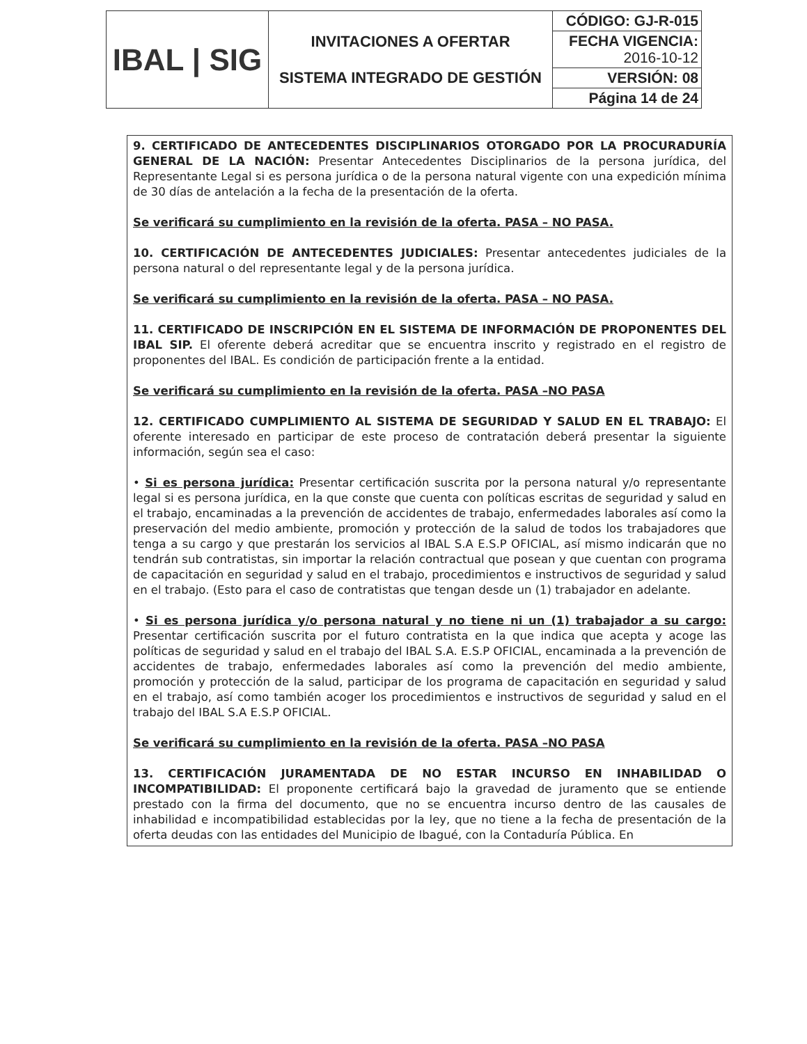| IBAL / SIG | INVITACIONES A OFERTAR SISTEMA INTEGRADO DE GESTIÓN | CÓDIGO: GJ-R-015 |
| | | FECHA VIGENCIA: 2016-10-12 |
| | | VERSIÓN: 08 |
| | | Página 14 de 24 |
9. CERTIFICADO DE ANTECEDENTES DISCIPLINARIOS OTORGADO POR LA PROCURADURÍA GENERAL DE LA NACIÓN: Presentar Antecedentes Disciplinarios de la persona jurídica, del Representante Legal si es persona jurídica o de la persona natural vigente con una expedición mínima de 30 días de antelación a la fecha de la presentación de la oferta.
Se verificará su cumplimiento en la revisión de la oferta. PASA – NO PASA.
10. CERTIFICACIÓN DE ANTECEDENTES JUDICIALES: Presentar antecedentes judiciales de la persona natural o del representante legal y de la persona jurídica.
Se verificará su cumplimiento en la revisión de la oferta. PASA – NO PASA.
11. CERTIFICADO DE INSCRIPCIÓN EN EL SISTEMA DE INFORMACIÓN DE PROPONENTES DEL IBAL SIP. El oferente deberá acreditar que se encuentra inscrito y registrado en el registro de proponentes del IBAL. Es condición de participación frente a la entidad.
Se verificará su cumplimiento en la revisión de la oferta. PASA –NO PASA
12. CERTIFICADO CUMPLIMIENTO AL SISTEMA DE SEGURIDAD Y SALUD EN EL TRABAJO: El oferente interesado en participar de este proceso de contratación deberá presentar la siguiente información, según sea el caso:
• Si es persona jurídica: Presentar certificación suscrita por la persona natural y/o representante legal si es persona jurídica, en la que conste que cuenta con políticas escritas de seguridad y salud en el trabajo, encaminadas a la prevención de accidentes de trabajo, enfermedades laborales así como la preservación del medio ambiente, promoción y protección de la salud de todos los trabajadores que tenga a su cargo y que prestarán los servicios al IBAL S.A E.S.P OFICIAL, así mismo indicarán que no tendrán sub contratistas, sin importar la relación contractual que posean y que cuentan con programa de capacitación en seguridad y salud en el trabajo, procedimientos e instructivos de seguridad y salud en el trabajo. (Esto para el caso de contratistas que tengan desde un (1) trabajador en adelante.
• Si es persona jurídica y/o persona natural y no tiene ni un (1) trabajador a su cargo: Presentar certificación suscrita por el futuro contratista en la que indica que acepta y acoge las políticas de seguridad y salud en el trabajo del IBAL S.A. E.S.P OFICIAL, encaminada a la prevención de accidentes de trabajo, enfermedades laborales así como la prevención del medio ambiente, promoción y protección de la salud, participar de los programa de capacitación en seguridad y salud en el trabajo, así como también acoger los procedimientos e instructivos de seguridad y salud en el trabajo del IBAL S.A E.S.P OFICIAL.
Se verificará su cumplimiento en la revisión de la oferta. PASA –NO PASA
13. CERTIFICACIÓN JURAMENTADA DE NO ESTAR INCURSO EN INHABILIDAD O INCOMPATIBILIDAD: El proponente certificará bajo la gravedad de juramento que se entiende prestado con la firma del documento, que no se encuentra incurso dentro de las causales de inhabilidad e incompatibilidad establecidas por la ley, que no tiene a la fecha de presentación de la oferta deudas con las entidades del Municipio de Ibagué, con la Contaduría Pública. En